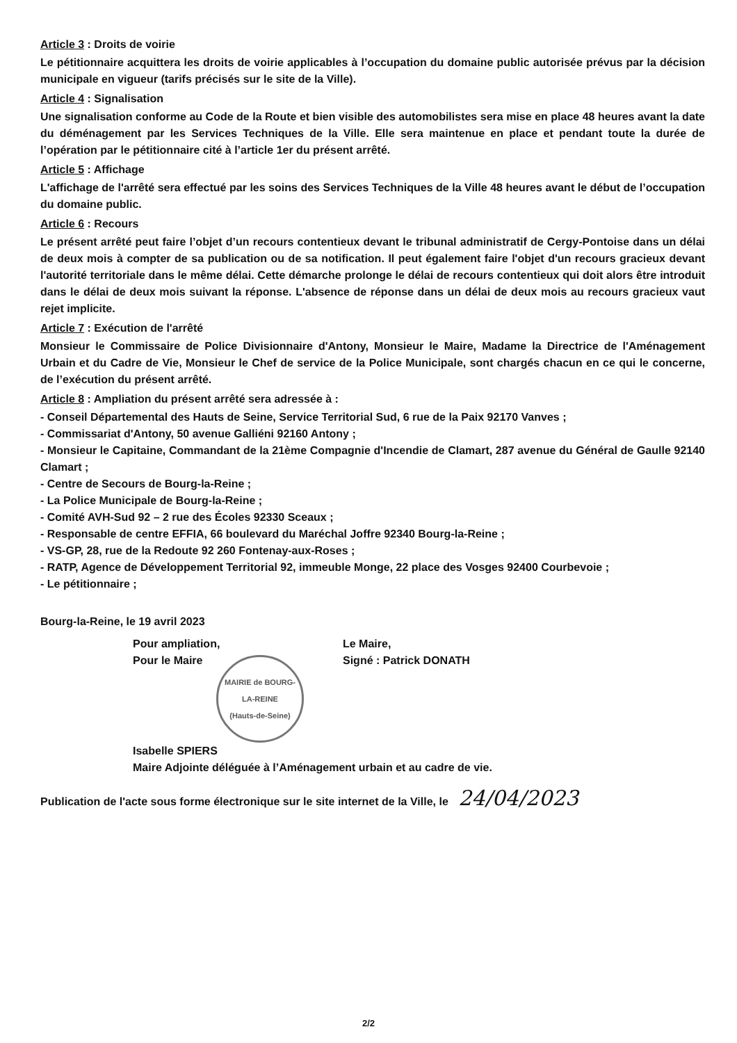Article 3 : Droits de voirie
Le pétitionnaire acquittera les droits de voirie applicables à l’occupation du domaine public autorisée prévus par la décision municipale en vigueur (tarifs précisés sur le site de la Ville).
Article 4 : Signalisation
Une signalisation conforme au Code de la Route et bien visible des automobilistes sera mise en place 48 heures avant la date du déménagement par les Services Techniques de la Ville. Elle sera maintenue en place et pendant toute la durée de l’opération par le pétitionnaire cité à l’article 1er du présent arrêté.
Article 5 : Affichage
L'affichage de l'arrêté sera effectué par les soins des Services Techniques de la Ville 48 heures avant le début de l’occupation du domaine public.
Article 6 : Recours
Le présent arrêté peut faire l’objet d’un recours contentieux devant le tribunal administratif de Cergy-Pontoise dans un délai de deux mois à compter de sa publication ou de sa notification. Il peut également faire l'objet d'un recours gracieux devant l'autorité territoriale dans le même délai. Cette démarche prolonge le délai de recours contentieux qui doit alors être introduit dans le délai de deux mois suivant la réponse. L'absence de réponse dans un délai de deux mois au recours gracieux vaut rejet implicite.
Article 7 : Exécution de l'arrêté
Monsieur le Commissaire de Police Divisionnaire d'Antony, Monsieur le Maire, Madame la Directrice de l'Aménagement Urbain et du Cadre de Vie, Monsieur le Chef de service de la Police Municipale, sont chargés chacun en ce qui le concerne, de l’exécution du présent arrêté.
Article 8 : Ampliation du présent arrêté sera adressée à :
- Conseil Départemental des Hauts de Seine, Service Territorial Sud, 6 rue de la Paix 92170 Vanves ;
- Commissariat d'Antony, 50 avenue Galliéni 92160 Antony ;
- Monsieur le Capitaine, Commandant de la 21ème Compagnie d'Incendie de Clamart, 287 avenue du Général de Gaulle 92140 Clamart ;
- Centre de Secours de Bourg-la-Reine ;
- La Police Municipale de Bourg-la-Reine ;
- Comité AVH-Sud 92 – 2 rue des Écoles 92330 Sceaux ;
- Responsable de centre EFFIA, 66 boulevard du Maréchal Joffre 92340 Bourg-la-Reine ;
- VS-GP, 28, rue de la Redoute 92 260 Fontenay-aux-Roses ;
- RATP, Agence de Développement Territorial 92, immeuble Monge, 22 place des Vosges 92400 Courbevoie ;
- Le pétitionnaire ;
Bourg-la-Reine, le 19 avril 2023
Pour ampliation,
Pour le Maire
MAIRIE de BOURG-LA-REINE
(Hauts-de-Seine)
Isabelle SPIERS
Le Maire,
Signé : Patrick DONATH
Maire Adjointe déléguée à l’Aménagement urbain et au cadre de vie.
Publication de l'acte sous forme électronique sur le site internet de la Ville, le 24/04/2023
2/2